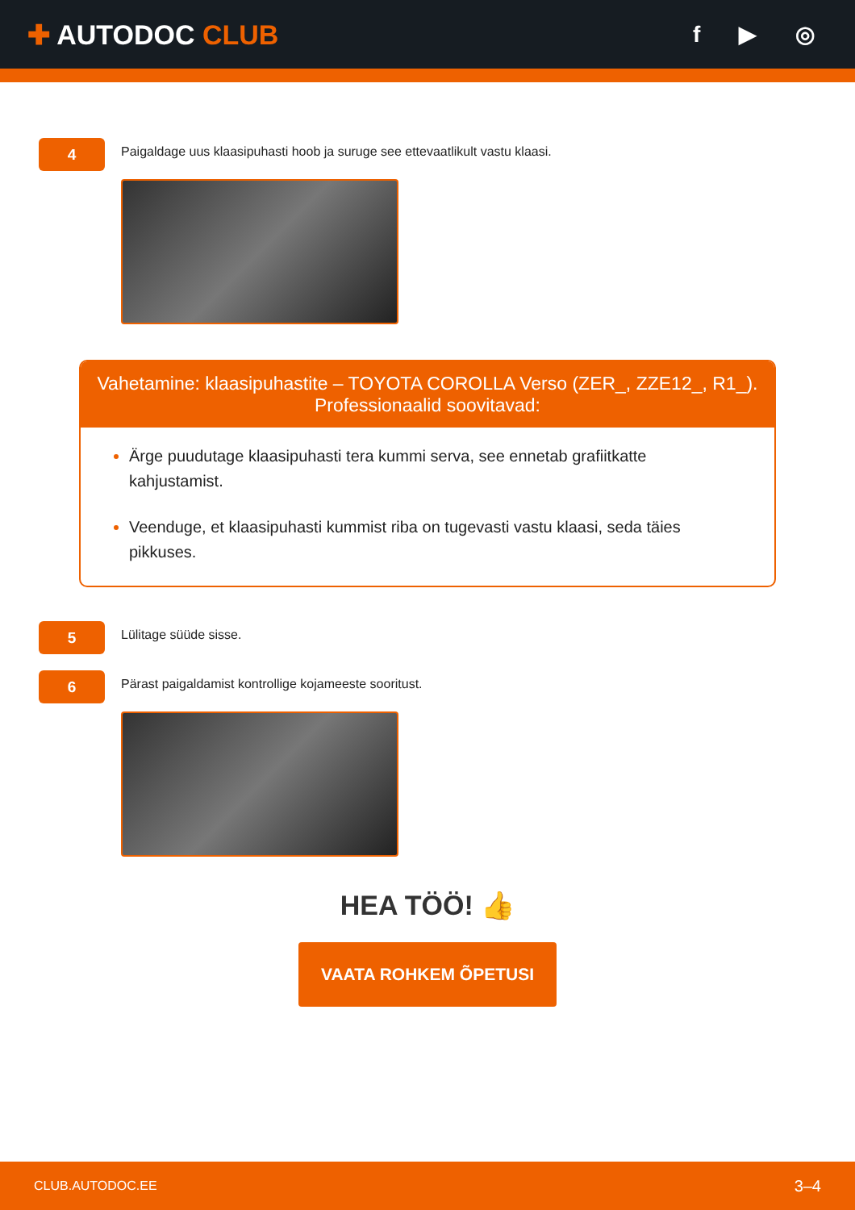✚ AUTODOC CLUB
f ▶ ◎
4
Paigaldage uus klaasipuhasti hoob ja suruge see ettevaatlikult vastu klaasi.
Vahetamine: klaasipuhastite – TOYOTA COROLLA Verso (ZER_, ZZE12_, R1_).
Professionaalid soovitavad:
Ärge puudutage klaasipuhasti tera kummi serva, see ennetab grafiitkatte kahjustamist.
Veenduge, et klaasipuhasti kummist riba on tugevasti vastu klaasi, seda täies pikkuses.
5
Lülitage süüde sisse.
6
Pärast paigaldamist kontrollige kojameeste sooritust.
HEA TÖÖ! 👍
VAATA ROHKEM ÕPETUSI
CLUB.AUTODOC.EE 3–4